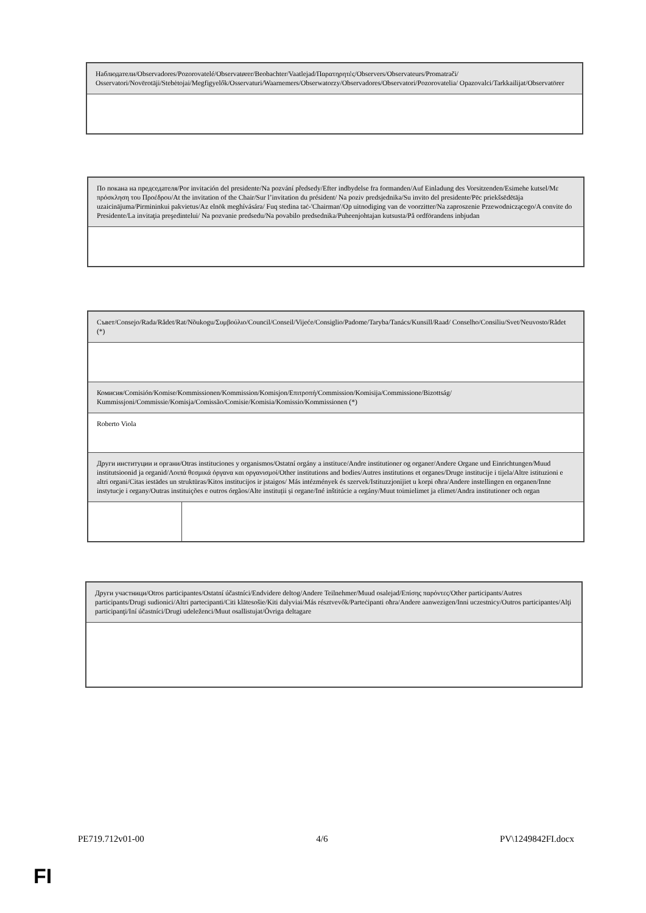| Наблюдатели/Observadores/Pozorovatelé/Observatører/Beobachter/Vaatlejad/Παρατηρητές/Observers/Observateurs/Promatrači/ Osservatori/Novērotāji/Stebėtojai/Megfigyelők/Osservaturi/Waarnemers/Obserwatorzy/Observadores/Observatori/Pozorovatelia/ Opazovalci/Tarkkailijat/Observatörer |
| По покана на председателя/Por invitación del presidente/Na pozvání předsedy/Efter indbydelse fra formanden/Auf Einladung des Vorsitzenden/Esimehe kutsel/Με πρόσκληση του Προέδρου/At the invitation of the Chair/Sur l’invitation du président/ Na poziv predsjednika/Su invito del presidente/Pēc priekšsēdētāja uzaicinājuma/Pirmininkui pakvietus/Az elnök meghívására/ Fuq stedina taċ-'Chairman'/Op uitnodiging van de voorzitter/Na zaproszenie Przewodniczącego/A convite do Presidente/La invitaţia preşedintelui/ Na pozvanie predsedu/Na povabilo predsednika/Puheenjohtajan kutsusta/På ordförandens inbjudan |
| Съвет/Consejo/Rada/Rådet/Rat/Nõukogu/Συμβούλιο/Council/Conseil/Vijeće/Consiglio/Padome/Taryba/Tanács/Kunsill/Raad/ Conselho/Consiliu/Svet/Neuvosto/Rådet (*) | |
| Комисия/Comisión/Komise/Kommissionen/Kommission/Komisjon/Επιτροπή/Commission/Komisija/Commissione/Bizottság/ Kummissjoni/Commissie/Komisja/Comissão/Comisie/Komisia/Komissio/Kommissionen (*) | |
| Roberto Viola | |
| Други институции и органи/Otras instituciones y organismos/Ostatní orgány a instituce/Andre institutioner og organer/Andere Organe und Einrichtungen/Muud institutsioonid ja organid/Λοιπά θεσμικά όργανα και οργανισμοί/Other institutions and bodies/Autres institutions et organes/Druge institucije i tijela/Altre istituzioni e altri organi/Citas iestādes un struktūras/Kitos institucijos ir įstaigos/ Más intézmények és szervek/Istituzzjonijiet u korpi oħra/Andere instellingen en organen/Inne instytucje i organy/Outras instituições e outros órgãos/Alte instituții și organe/Iné inštitúcie a orgány/Muut toimielimet ja elimet/Andra institutioner och organ | |
| Други участници/Otros participantes/Ostatní účastníci/Endvidere deltog/Andere Teilnehmer/Muud osalejad/Επίσης παρόντες/Other participants/Autres participants/Drugi sudionici/Altri partecipanti/Citi klātesošie/Kiti dalyviai/Más résztvevők/Parteċipanti oħra/Andere aanwezigen/Inni uczestnicy/Outros participantes/Alţi participanţi/Iní účastníci/Drugi udeleženci/Muut osallistujat/Övriga deltagare |
PE719.712v01-00 4/6 PV\1249842FI.docx
FI